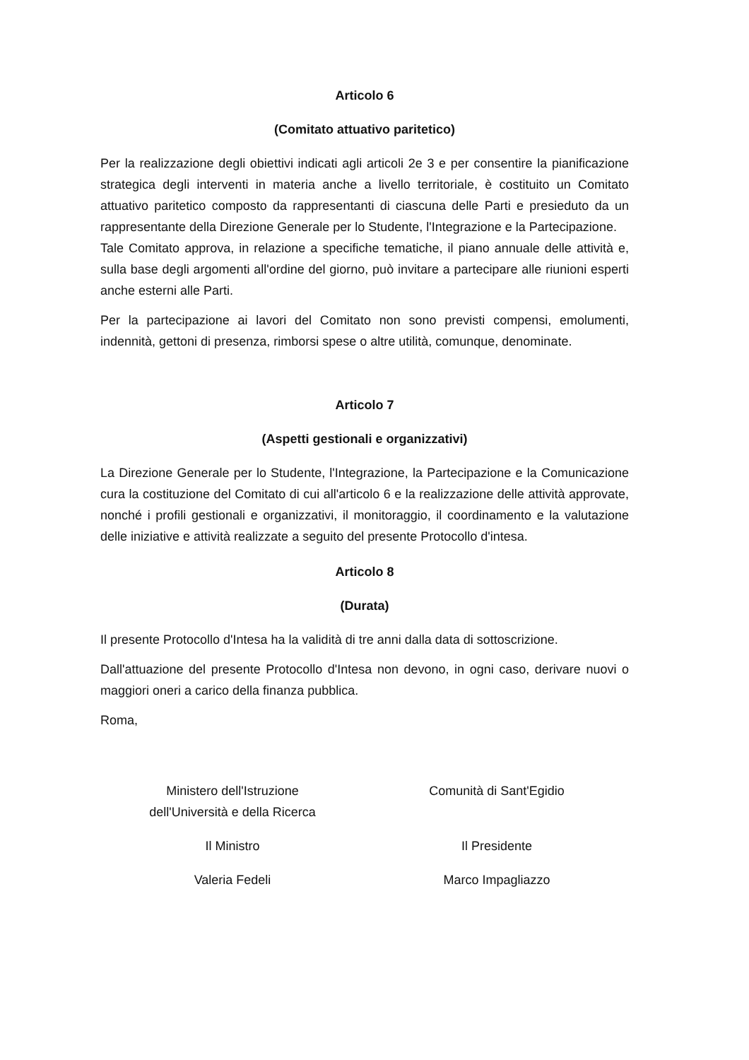Articolo 6
(Comitato attuativo paritetico)
Per la realizzazione degli obiettivi indicati agli articoli 2e 3 e per consentire la pianificazione strategica degli interventi in materia anche a livello territoriale, è costituito un Comitato attuativo paritetico composto da rappresentanti di ciascuna delle Parti e presieduto da un rappresentante della Direzione Generale per lo Studente, l'Integrazione e la Partecipazione.
Tale Comitato approva, in relazione a specifiche tematiche, il piano annuale delle attività e, sulla base degli argomenti all'ordine del giorno, può invitare a partecipare alle riunioni esperti anche esterni alle Parti.
Per la partecipazione ai lavori del Comitato non sono previsti compensi, emolumenti, indennità, gettoni di presenza, rimborsi spese o altre utilità, comunque, denominate.
Articolo 7
(Aspetti gestionali e organizzativi)
La Direzione Generale per lo Studente, l'Integrazione, la Partecipazione e la Comunicazione cura la costituzione del Comitato di cui all'articolo 6 e la realizzazione delle attività approvate, nonché i profili gestionali e organizzativi, il monitoraggio, il coordinamento e la valutazione delle iniziative e attività realizzate a seguito del presente Protocollo d'intesa.
Articolo 8
(Durata)
Il presente Protocollo d'Intesa ha la validità di tre anni dalla data di sottoscrizione.
Dall'attuazione del presente Protocollo d'Intesa non devono, in ogni caso, derivare nuovi o maggiori oneri a carico della finanza pubblica.
Roma,
Ministero dell'Istruzione
dell'Università e della Ricerca
Il Ministro
Valeria Fedeli
Comunità di Sant'Egidio
Il Presidente
Marco Impagliazzo